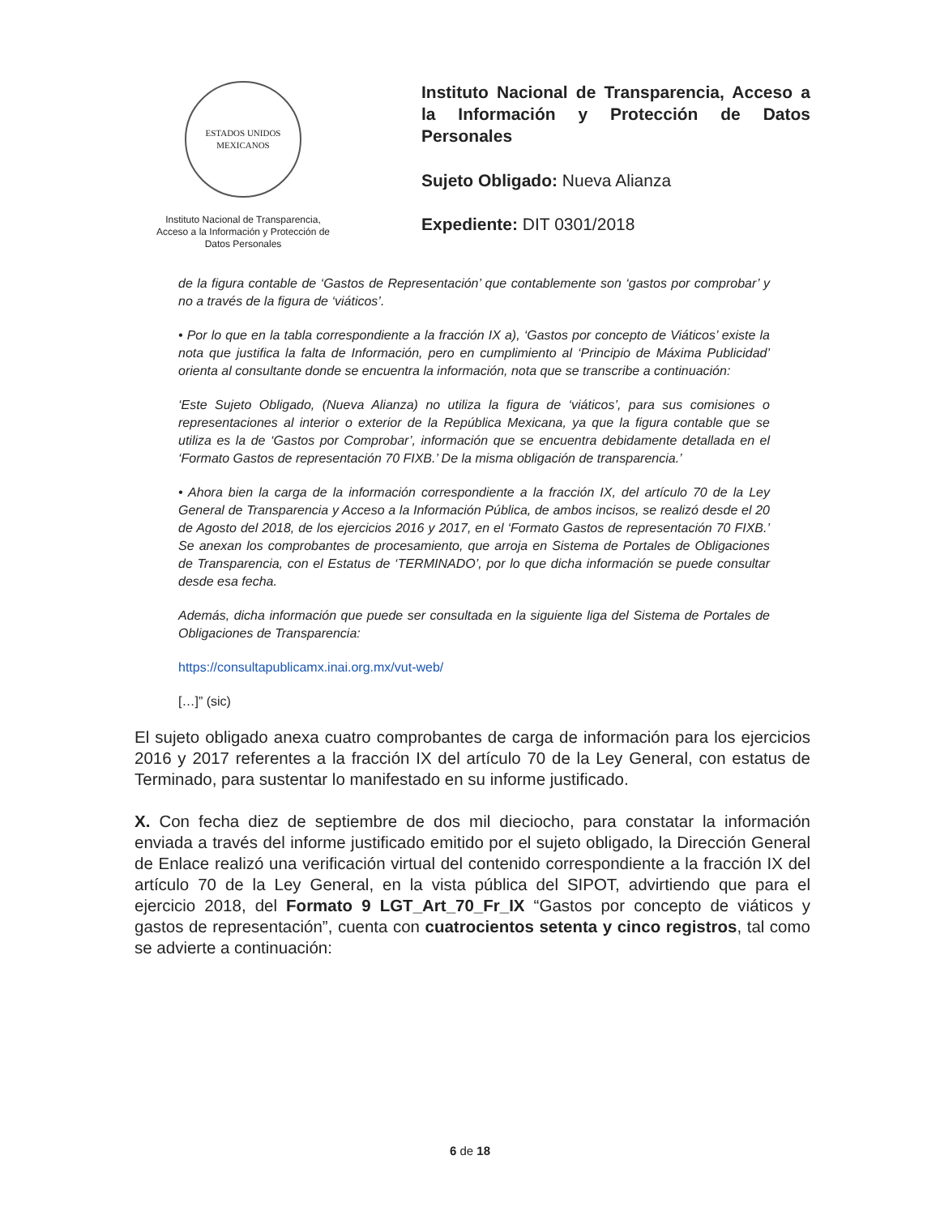ESTADOS UNIDOS MEXICANOS
Instituto Nacional de Transparencia,
Acceso a la Información y Protección de
Datos Personales
Instituto Nacional de Transparencia, Acceso a la Información y Protección de Datos Personales
Sujeto Obligado: Nueva Alianza
Expediente: DIT 0301/2018
de la figura contable de ‘Gastos de Representación’ que contablemente son ‘gastos por comprobar’ y no a través de la figura de ‘viáticos’.
• Por lo que en la tabla correspondiente a la fracción IX a), ‘Gastos por concepto de Viáticos’ existe la nota que justifica la falta de Información, pero en cumplimiento al ‘Principio de Máxima Publicidad’ orienta al consultante donde se encuentra la información, nota que se transcribe a continuación:
‘Este Sujeto Obligado, (Nueva Alianza) no utiliza la figura de ‘viáticos’, para sus comisiones o representaciones al interior o exterior de la República Mexicana, ya que la figura contable que se utiliza es la de ‘Gastos por Comprobar’, información que se encuentra debidamente detallada en el ‘Formato Gastos de representación 70 FIXB.’ De la misma obligación de transparencia.’
• Ahora bien la carga de la información correspondiente a la fracción IX, del artículo 70 de la Ley General de Transparencia y Acceso a la Información Pública, de ambos incisos, se realizó desde el 20 de Agosto del 2018, de los ejercicios 2016 y 2017, en el ‘Formato Gastos de representación 70 FIXB.’ Se anexan los comprobantes de procesamiento, que arroja en Sistema de Portales de Obligaciones de Transparencia, con el Estatus de ‘TERMINADO’, por lo que dicha información se puede consultar desde esa fecha.
Además, dicha información que puede ser consultada en la siguiente liga del Sistema de Portales de Obligaciones de Transparencia:
https://consultapublicamx.inai.org.mx/vut-web/
[…]” (sic)
El sujeto obligado anexa cuatro comprobantes de carga de información para los ejercicios 2016 y 2017 referentes a la fracción IX del artículo 70 de la Ley General, con estatus de Terminado, para sustentar lo manifestado en su informe justificado.
X. Con fecha diez de septiembre de dos mil dieciocho, para constatar la información enviada a través del informe justificado emitido por el sujeto obligado, la Dirección General de Enlace realizó una verificación virtual del contenido correspondiente a la fracción IX del artículo 70 de la Ley General, en la vista pública del SIPOT, advirtiendo que para el ejercicio 2018, del Formato 9 LGT_Art_70_Fr_IX “Gastos por concepto de viáticos y gastos de representación”, cuenta con cuatrocientos setenta y cinco registros, tal como se advierte a continuación:
6 de 18